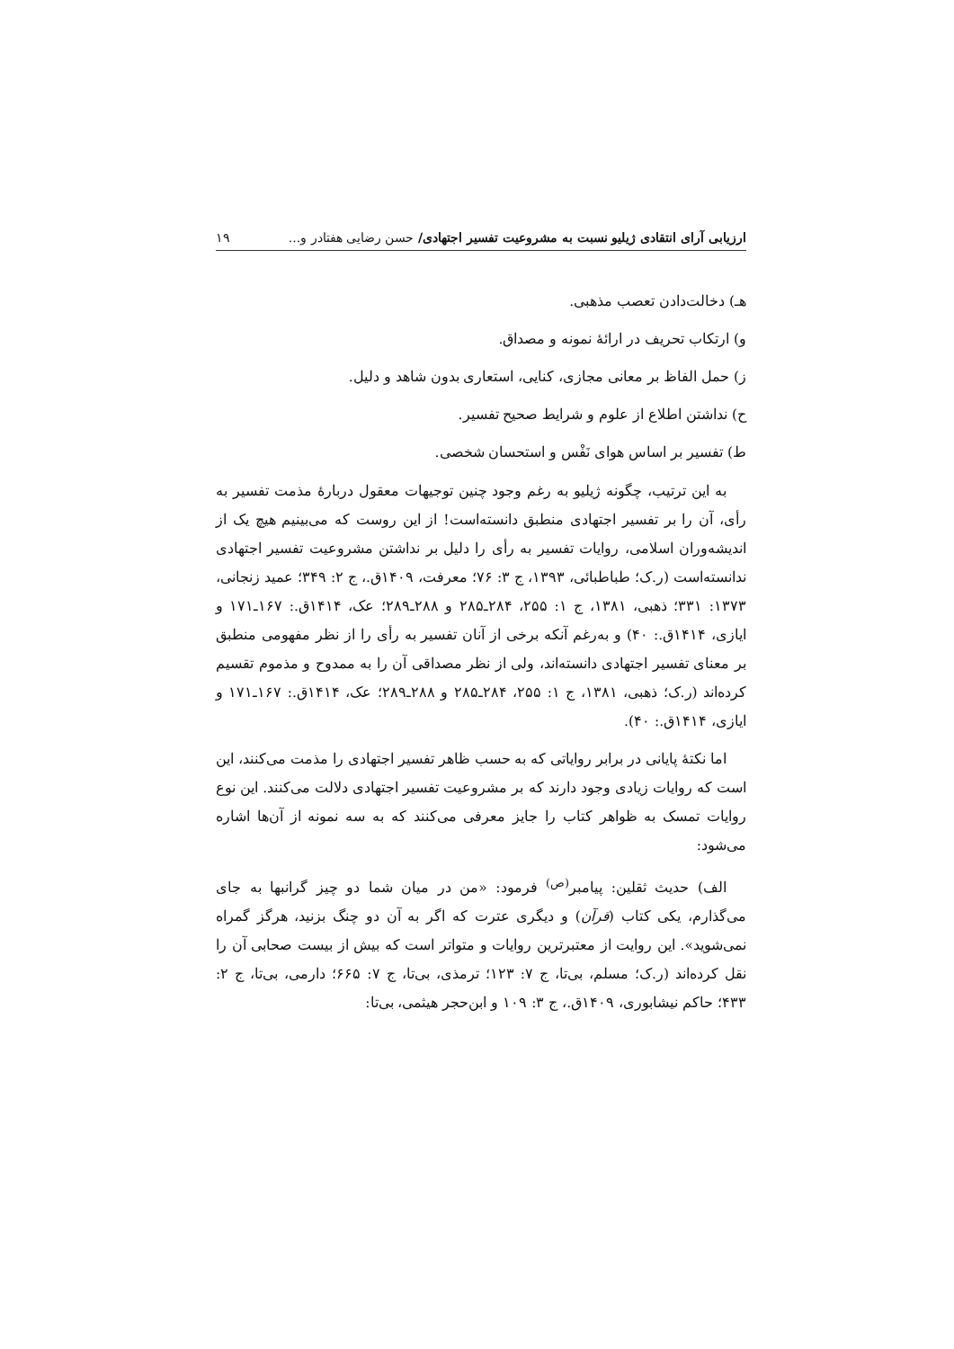ارزیابی آرای انتقادی ژیلیو نسبت به مشروعیت تفسیر اجتهادی/ حسن رضایی هفتادر و... ۱۹
هـ) دخالت‌دادن تعصب مذهبی.
و) ارتکاب تحریف در ارائهٔ نمونه و مصداق.
ز) حمل الفاظ بر معانی مجازی، کنایی، استعاری بدون شاهد و دلیل.
ح) نداشتن اطلاع از علوم و شرایط صحیح تفسیر.
ط) تفسیر بر اساس هوای نَفْس و استحسان شخصی.
به این ترتیب، چگونه ژیلیو به رغم وجود چنین توجیهات معقول دربارهٔ مذمت تفسیر به رأی، آن را بر تفسیر اجتهادی منطبق دانسته‌است! از این روست که می‌بینیم هیچ یک از اندیشه‌وران اسلامی، روایات تفسیر به رأی را دلیل بر نداشتن مشروعیت تفسیر اجتهادی ندانسته‌است (ر.ک؛ طباطبائی، ۱۳۹۳، ج ۳: ۷۶؛ معرفت، ۱۴۰۹ق.، ج ۲: ۳۴۹؛ عمید زنجانی، ۱۳۷۳: ۳۳۱؛ ذهبی، ۱۳۸۱، ج ۱: ۲۵۵، ۲۸۴ـ۲۸۵ و ۲۸۸ـ۲۸۹؛ عک، ۱۴۱۴ق.: ۱۶۷ـ۱۷۱ و ایازی، ۱۴۱۴ق.: ۴۰) و به‌رغم آنکه برخی از آنان تفسیر به رأی را از نظر مفهومی منطبق بر معنای تفسیر اجتهادی دانسته‌اند، ولی از نظر مصداقی آن را به ممدوح و مذموم تقسیم کرده‌اند (ر.ک؛ ذهبی، ۱۳۸۱، ج ۱: ۲۵۵، ۲۸۴ـ۲۸۵ و ۲۸۸ـ۲۸۹؛ عک، ۱۴۱۴ق.: ۱۶۷ـ۱۷۱ و ایازی، ۱۴۱۴ق.: ۴۰).
اما نکتهٔ پایانی در برابر روایاتی که به حسب ظاهر تفسیر اجتهادی را مذمت می‌کنند، این است که روایات زیادی وجود دارند که بر مشروعیت تفسیر اجتهادی دلالت می‌کنند. این نوع روایات تمسک به ظواهر کتاب را جایز معرفی می‌کنند که به سه نمونه از آن‌ها اشاره می‌شود:
الف) حدیث ثقلین: پیامبر<sup>(ص)</sup> فرمود: «من در میان شما دو چیز گرانبها به جای می‌گذارم، یکی کتاب (قرآن) و دیگری عترت که اگر به آن دو چنگ بزنید، هرگز گمراه نمی‌شوید». این روایت از معتبرترین روایات و متواتر است که بیش از بیست صحابی آن را نقل کرده‌اند (ر.ک؛ مسلم، بی‌تا، ج ۷: ۱۲۳؛ ترمذی، بی‌تا، ج ۷: ۶۶۵؛ دارمی، بی‌تا، ج ۲: ۴۳۳؛ حاکم نیشابوری، ۱۴۰۹ق.، ج ۳: ۱۰۹ و ابن‌حجر هیثمی، بی‌تا: